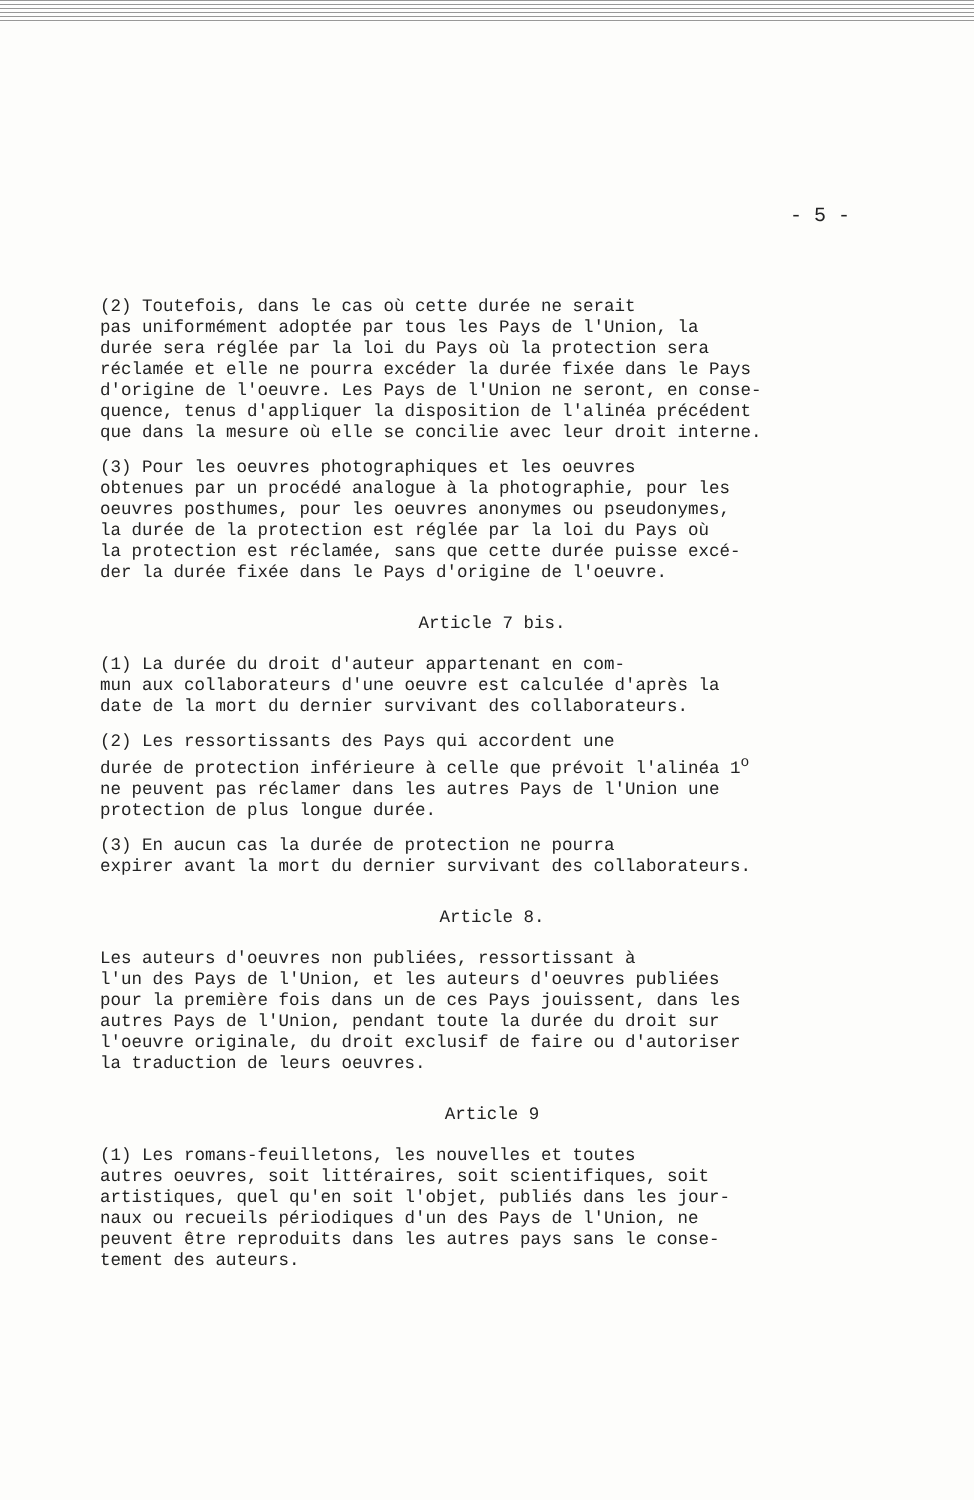- 5 -
(2) Toutefois, dans le cas où cette durée ne serait pas uniformément adoptée par tous les Pays de l'Union, la durée sera réglée par la loi du Pays où la protection sera réclamée et elle ne pourra excéder la durée fixée dans le Pays d'origine de l'oeuvre. Les Pays de l'Union ne seront, en conse- quence, tenus d'appliquer la disposition de l'alinéa précédent que dans la mesure où elle se concilie avec leur droit interne.
(3) Pour les oeuvres photographiques et les oeuvres obtenues par un procédé analogue à la photographie, pour les oeuvres posthumes, pour les oeuvres anonymes ou pseudonymes, la durée de la protection est réglée par la loi du Pays où la protection est réclamée, sans que cette durée puisse excé- der la durée fixée dans le Pays d'origine de l'oeuvre.
Article 7 bis.
(1) La durée du droit d'auteur appartenant en com- mun aux collaborateurs d'une oeuvre est calculée d'après la date de la mort du dernier survivant des collaborateurs.
(2) Les ressortissants des Pays qui accordent une durée de protection inférieure à celle que prévoit l'alinéa 1<sup>o</sup> ne peuvent pas réclamer dans les autres Pays de l'Union une protection de plus longue durée.
(3) En aucun cas la durée de protection ne pourra expirer avant la mort du dernier survivant des collaborateurs.
Article 8.
Les auteurs d'oeuvres non publiées, ressortissant à l'un des Pays de l'Union, et les auteurs d'oeuvres publiées pour la première fois dans un de ces Pays jouissent, dans les autres Pays de l'Union, pendant toute la durée du droit sur l'oeuvre originale, du droit exclusif de faire ou d'autoriser la traduction de leurs oeuvres.
Article 9
(1) Les romans-feuilletons, les nouvelles et toutes autres oeuvres, soit littéraires, soit scientifiques, soit artistiques, quel qu'en soit l'objet, publiés dans les jour- naux ou recueils périodiques d'un des Pays de l'Union, ne peuvent être reproduits dans les autres pays sans le conse- tement des auteurs.